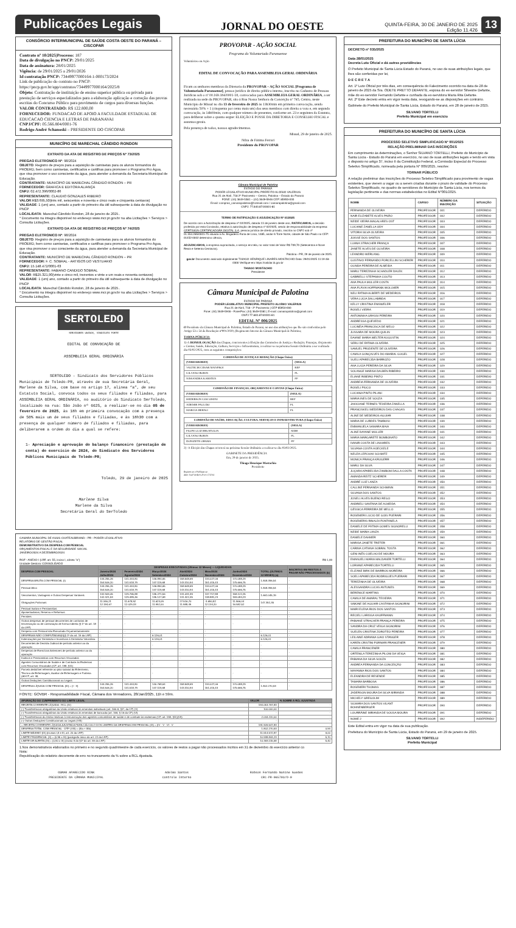Publicações Legais
JORNAL DO OESTE
QUINTA-FEIRA, 30 DE JANEIRO DE 2025
Edição 11.426
13
CONSÓRCIO INTERMUNICIPAL DE SAÚDE COSTA OESTE DO PARANÁ – CISCOPAR
Contrato nº 10/2025|Processo: 187
Data de divulgação no PNCP: 29/01/2025
Data de assinatura: 28/01/2025
Vigência: de 29/01/2025 a 29/01/2026
Id contratação PNCP: 73449977000164-1-000173/2024
Link de publicação do contrato no PNCP:
https://pncp.gov.br/app/contratos/73449977000164/2025/8
Objeto: Contratação de instituição de ensino superior pública ou privada para prestação de serviços especializados para a elaboração aplicação e correção das provas escritas do Concurso Público para provimento de cargos para diversas funções. VALOR CONTRATADO: R$ 122.800,00
FORNECEDOR: FUNDACAO DE APOIO A FACULDADE ESTADUAL DE EDUCACAO CIENCIA E LETRAS DE PARANAVAI
CNPJ/CPF: 05.566.804/0001-76
Rodrigo André Schanoski – PRESIDENTE DO CISCOPAR
MUNICÍPIO DE MARECHAL CÂNDIDO RONDON
EXTRATO DA ATA DE REGISTRO DE PREÇOS Nº 73/2025
PREGAO ELETRONICO Nº: 98/2024
OBJETO: Registro de preços para a aquisição de camisetas para os alunos formandos do PROERD, bem como camisetas, certificados e cartilhas para promover o Programa Pro Água, que visa promover o uso consciente da água, para atender a demanda da Secretaria Municipal de Educação.
CONTRATANTE: MUNICÍPIO DE MARECHAL CÂNDIDO RONDON – PR
FORNECEDOR: GRAFICA E EDITORA ALIANÇA
CNPJ: 02.472.396/0002-86
REPRESENTANTE: CLAUDIO GONZALES RIBEIRO
VALOR:R$3.695,50(três mil, seiscentos e noventa e cinco reais e cinquenta centavos)
VALIDADE: 1 (um) ano, contado a partir do primeiro dia útil subsequente à data de divulgação no PNCP
LOCAL/DATA: Marechal Cândido Rondon, 28 de janeiro de 2025..
* Documento na íntegra disponível no endereço www.mcr.pr.gov.br na aba Licitações > Serviços > Consulta Licitações.
EXTRATO DA ATA DE REGISTRO DE PREÇOS Nº 74/2025
PREGAO ELETRONICO Nº: 98/2024
OBJETO: Registro de preços para a aquisição de camisetas para os alunos formandos do PROERD, bem como camisetas, certificados e cartilhas para promover o Programa Pro Água, que visa promover o uso consciente da água, para atender a demanda da Secretaria Municipal de Educação.
CONTRATANTE: MUNICÍPIO DE MARECHAL CÂNDIDO RONDON – PR
FORNECEDOR: F. C. SOBRAL - ARTIGOS DO VESTUARIO
CNPJ: 15.148.472/0001-63
REPRESENTANTE: FABIANO CANDIDO SOBRAL
VALOR: R$25.321,90(vinte e cinco mil, trezentos e vinte e um reais e noventa centavos)
VALIDADE: 1 (um) ano, contado a partir do primeiro dia útil subsequente à data de divulgação no PNCP
LOCAL/DATA: Marechal Cândido Rondon, 28 de janeiro de 2025..
* Documento na íntegra disponível no endereço www.mcr.pr.gov.br na aba Licitações > Serviços > Consulta Licitações.
SERTOLEDO
SERVIDORES UNIDOS, SINDICATO FORTE
EDITAL DE CONVOCAÇÃO DE
ASSEMBLEIA GERAL ORDINÁRIA
SERTOLEDO - Sindicato dos Servidores Públicos Municipais de Toledo-PR, através de sua Secretária Geral, Marlene da Silva, com base no artigo 17, alínea “a”, de seu Estatuto Social, convoca todos os seus filiados e filiadas, para ASSEMBLEIA GERAL ORDINÁRIA, no auditório do Sindicato SerToledo, localizado na rua: São João nº 6625, a realizar-se no dia 05 de fevereiro de 2025, às 18h em primeira convocação com a presença de 50% mais um de seus filiados e filiadas, e às 18h30 com a presença de qualquer número de filiados e filiadas, para deliberarem a ordem do dia a qual se refere:
1- Apreciação e aprovação do balanço financeiro (prestação de conta) do exercício de 2024, do Sindicato dos Servidores Públicos Municipais de Toledo-PR;
Toledo, 29 de janeiro de 2025
Marlene Silva
Marlene da Silva
Secretária Geral do SerToledo
PROVOPAR - AÇÃO SOCIAL
Programa do Voluntariado Paranaense
Voluntários em Ação
EDITAL DE CONVOCAÇÃO PARA ASSEMBLEIA GERAL ORDINÁRIA
Ficam os senhores membros da Diretoria da PROVOPAR – AÇÃO SOCIAL [Programa de Voluntariado Paranaense], pessoa jurídica de direito público interno, inscrito no Cadastro de Pessoas Jurídicas sob o nº 00.169.184/0001-18, convocados para ASSEMBLEIA GERAL ORDINÁRIA, a ser realizada na sede da PROVOPAR, sito à Rua Nossa Senhora da Conceição nº 745, Centro, neste Município de Missal no dia 13 de fevereiro de 2025 às 13h30min em primeira convocação, sendo necessário 50% + 1 (cinquenta por cento mais um) dos seus membros com direito a voto e, em segunda convocação, às 14h00min, com qualquer número de presentes, conforme art. 23 e seguintes do Estatuto, para deliberar sobre o quanto segue: ELEIÇÃO E POSSE DA DIRETORIA E CONSELHO FISCAL e assuntos gerais.
Pela presença de todos, nossos agradecimentos.
Missal, 29 de janeiro de 2025.
Nilza de Fátima Ferrari
Presidente do PROVOPAR
Câmara Municipal de Palotina
ESTADO DO PARANÁ
PODER LEGISLATIVO MUNICIPAL PREFEITO ALOÍSIO VALERIUS
Rua 21 de Abril, 718 2º Pavimento – Centro, Palotina – Estado do Paraná
FONE: (44) 3649-5381 – (44) 3649-5946 CEP: 85950-000
Email: compras_camarapalotina@hotmail.com / camarapalotina@gmail.com
CNPJ: 77.840.874/0001-81
TERMO DE RATIFICAÇÃO E ADJUDICAÇÃO Nº 01/2025
De acordo com a Autorização de despesa nº 02/2025, datada 13 de janeiro deste ano, RATIFICAMOS, a decisão proferida por esta Comissão, relativa à autorização de despesa nº 02/2025, sendo de responsabilidade da empresa: CERTISIGN CERTIFICADORA DIGITAL S.A, pessoa jurídica de direito privado, inscrita no CNPJ sob nº 01.554.285/0001-75 situada à Av. Brigadeiro Faria de Lima, 1485, andar 6 Torre Norte, cidade de São Paulo no CEP: 01452-0002 determino ciência,
ADJUDICAMOS, à empresa supracitada, o serviço em tela, no valor total de Valor R$ 709,70 (Setecentos e Nove Reais e Setenta Centavos).
Palotina - PR, 29 de janeiro de 2025.
gov.br Documento assinado digitalmente THIAGO HENRIQUE LINARES MOSTACHIO Data: 29/01/2025 11:19:48-0300 Verifique em https://validar.iti.gov.br
THIAGO MOSTACHIO
Presidente
Câmara Municipal de Palotina
ESTADO DO PARANÁ
PODER LEGISLATIVO MUNICIPAL PREFEITO ALOÍSIO VALERIUS
Rua 21 de Abril, 718 - 2º Pavimento | CEP 85950-000
Fone: (44) 3649-5946 - Fone/Fax: (44) 3649-5381 | E-mail: camarapalotina@gmail.com
CNPJ 77.840.874/0001-81
EDITAL Nº 006/2025
O Presidente da Câmara Municipal de Palotina, Estado do Paraná, no uso das atribuições que lhe são conferidas pelo Artigo-53 e 54 da Resolução nº001/2020, (Regimento Interno da Câmara Municipal de Palotina;
TORNA PÚBLICO:
1)-A HOMOLOGAÇÃO das Chapas, concorrentes à Eleição das Comissões de Justiça e Redação; Finanças, Orçamento e Contas; Saúde, Educação, Cultura, Serviços e Infraestrutura, à realizar-se na próxima Sessão Ordinária a ser realizada dia 03/02/2025, com as seguintes composições:
| COMISSÃO DE JUSTIÇA E REDAÇÃO (Chapa Única) | |
| --- | --- |
| (VEREADORES) | (SIGLA) |
| VALTECIR CESAR MANFROI | REP |
| GILVANO BORIN | PL |
| NISSANDRA KARSTEN | PP |
| COMISSÃO DE FINANÇAS, ORÇAMENTO E CONTAS (Chapa Única) | |
| --- | --- |
| (VEREADORES) | (SIGLA) |
| HEDERSON GIACOMINI | REP |
| ADEMIR PALUDO | PL |
| MARCIA BERNO | PL |
| COMISSÃO DE SAÚDE, EDUCAÇÃO, CULTURA, SERVIÇOS E INFRAESTRUTURA (Chapa Única) | |
| --- | --- |
| (VEREADORES) | (SIGLA) |
| FILIPE LUIZ BRUSTOLIN | MDB |
| GILVANO BORIN | PL |
| DONIZETE OBARA | PP |
2) -A Eleição das Chapas ocorrerá na próxima Sessão Ordinária a realizar-se dia 03/02/2025.
GABINETE DA PRESIDÊNCIA
Em, 29 de janeiro de 2025.
Thiago Henrique Mostachio
Presidente
Registre-se e Publique-se.
Ader José Verdeiro-Port 17/2014
CAMARA MUNICIPAL DE ASSIS CHATEAUBRIAND - PR - PODER LEGISLATIVO
RELATÓRIO DE GESTÃO FISCAL
DEMONSTRATIVO DA DESPESA COM PESSOAL
ORÇAMENTOS FISCAL E DA SEGURIDADE SOCIAL
JANEIRO/2024 A DEZEMBRO/2024
RGF - ANEXO I (LRF, art. 55, inciso I, alínea "a")
Unidade Gestora: CONSOLIDADO R$ 1,00
| DESPESA COM PESSOAL | DESPESAS EXECUTADAS (Últimos 12 Meses) — LIQUIDADAS | | | | | | | INSCRITAS EM RESTOS A PAGAR NÃO PROCESSADOS (b) |
| --- | --- | --- | --- | --- | --- | --- | --- | --- |
| | Janeiro/2024 Julho/2024 | Fevereiro/2024 Agosto/2024 | Março/2024 Setembro/2024 | Abril/2024 Outubro/2024 | Maio/2024 Novembro/2024 | Junho/2024 Dezembro/2024 | TOTAL (ÚLTIMOS 12 MESES) (a) | |
| DESPESA BRUTA COM PESSOAL (I) | 144.255,26 154.506,20 | 141.444,80 141.518,79 | 146.894,65 147.119,68 | 158.548,69 143.310,94 | 134.027,06 151.015,43 | 170.088,29 175.666,75 | 1.808.396,54 | - |
| Pessoal Ativo | 144.255,26 154.506,20 | 141.444,80 141.518,79 | 146.894,65 147.119,68 | 158.548,69 143.310,94 | 134.027,06 151.015,43 | 170.088,29 175.666,75 | 1.808.396,54 | - |
| Vencimentos, Vantagens e Outras Despesas Variáveis | 132.909,05 142.321,53 | 129.765,88 129.489,46 | 135.271,56 135.127,68 | 131.031,99 131.322,45 | 137.717,88 138.881,23 | 158.122,25 159.084,23 | 1.661.045,19 | - |
| Obrigações Patronais | 11.346,21 12.184,67 | 11.678,92 12.029,33 | 11.623,09 11.992,00 | 27.516,70 11.988,49 | -3.690,82 12.134,20 | 11.966,04 16.582,52 | 147.351,35 | - |
| Pessoal Inativo e Pensionistas | - | - | - | - | - | - | - | - |
| Aposentadorias, Reserva e Reformas | - | - | - | - | - | - | - | - |
| Pensões | - | - | - | - | - | - | - | - |
| Outras despesas de pessoal decorrentes de contratos de terceirização ou de contratação de forma indireta (§ 1º do art. 18 da LRF) | - | - | - | - | - | - | - | - |
| Despesa com Pessoal não Executada Orçamentariamente | - | - | - | - | - | - | - | - |
| DESPESAS NÃO COMPUTADAS(II)(§ 1º do art. 19 da LRF) | - | - | 6.126,01 | - | - | - | 6.126,01 | - |
| Indenizações por Demissão e Incentivos à Demissão Voluntária | - | - | 6.126,01 | - | - | - | 6.126,01 | - |
| Decorrentes de Decisão Judicial de período anterior ao da apuração | - | - | - | - | - | - | - | - |
| Despesas de Exercícios Anteriores de período anterior ao da apuração | - | - | - | - | - | - | - | - |
| Inativos e Pensionistas com Recursos Vinculados | - | - | - | - | - | - | - | - |
| Agentes Comunitários de Saúde e de Combate às Endemias com Recursos Vinculados (CF, art. 198, §11) | - | - | - | - | - | - | - | - |
| Parcela dedutível referente ao piso salarial do Enfermeiro, Técnico de Enfermagem, Auxiliar de Enfermagem e Parteira (ADCT, art. 38, | - | - | - | - | - | - | - | - |
| Outras Deduções Constitucionais ou Legais | - | - | - | - | - | - | - | - |
| DESPESA LÍQUIDA COM PESSOAL (III) = (I - II) | 144.255,26 154.506,20 | 141.444,80 141.518,79 | 140.768,64 147.119,68 | 158.548,69 143.310,94 | 134.027,06 151.015,43 | 170.088,29 175.666,75 | 1.802.270,53 | - |
FONTE: GOVBR - Responsabilidade Fiscal, Câmara dos Vereadores, 28/Jan/2025, 11h e 59m.
| APURAÇÃO DO CUMPRIMENTO DO LIMITE LEGAL | VALOR | % SOBRE A RCL AJUSTADA |
| --- | --- | --- |
| RECEITA CORRENTE LÍQUIDA - RCL (IV) | 194.053.767,83 | - |
| (-) Transferências obrigatórias da União relativas às emendas individuais (art. 166-A, §1º, da CF) (V) | 100.000,00 | - |
| (-) Transferências obrigatórias da União relativas às emendas de bancada (art. 166, § 16 da CF) (VI) | - | - |
| (-) Transferências da União relativas à remuneração dos agentes comunitários de saúde e de combate às endemias (CF, art. 198, §11)(VII) | 2.044.220,00 | - |
| (-) Outras Deduções Constitucionais ou Legais (VIII) | - | - |
| = RECEITA CORRENTE LÍQUIDA AJUSTADA PARA CÁLCULO DOS LIMITES DA DESPESACOM PESSOAL (IX) = (IV - V - VI - V | 191.909.547,83 | - |
| DESPESA TOTAL COM PESSOAL - DTP (VIII) = (IIIa + IIIb) | 1.802.270,53 | 0,94 |
| LIMITE MÁXIMO (IX) (incisos I,II e III, art. 20 da LRF) | 11.514.572,87 | 6,00 |
| LIMITE PRUDENCIAL (X) = (0,95 x IX) (parágrafo único do art. 22 da LRF) | 10.938.844,23 | 5,70 |
| LIMITE DE ALERTA (XI) = (0,90 x IX) (inciso II do §1º do art. 59 da LRF) | 10.363.115,58 | 5,40 |
1.Nos demonstrativos elaborados no primeiro e no segundo quadrimestre de cada exercício, os valores de restos a pagar não processados incritos em 31 de dezembro do exercício anterior co
Nota:
Republicação do relatório decorrente de erro no truncamento da % sobre a RCL Ajustada.
OSMAR APARECIDO RINK
PRESIDENTE DA CÂMARA MUNICIPAL Adelmo Santos
Controle Interno Robson Fernando Nunine Guedes
CRC-PR-065703/O-0
PREFEITURA DO MUNICÍPIO DE SANTA LÚCIA
DECRETO nº 035/2025
Data 28/01/2025
Decreta Luto Oficial e dá outras providências
O Prefeito Municipal de Santa Lúcia Estado do Paraná, no uso de suas atribuições legais, que lhes são conferidas por lei,
D E C R E T A
Art. 1º Luto Oficial por três dias, em consequência do Falecimento ocorrido na data de 28 de janeiro de 2025 da Sra. ODETE PRETTO DEFANTE, esposa do ex-servidor Silvestre Defante, mãe do ex-servidor Fernando Defante e cunhada da ex-servidora Maria Rita Defante.
Art. 2º Este decreto entra em vigor nesta data, revogando-se as disposições em contrário.
Gabinete do Prefeito Municipal de Santa Lúcia, Estado do Paraná, em 28 de janeiro de 2025.
SILVANO TORTELLI
Prefeito Municipal em exercício
PREFEITURA DO MUNICÍPIO DE SANTA LÚCIA
PROCESSO SELETIVO SIMPLIFICADO Nº 001/2025
RELAÇÃO PRELIMINAR DAS INSCRIÇÕES
Em cumprimento às determinações, o Senhor SILVANO TORTELLI, Prefeito do Município de Santa Lúcia - Estado do Paraná em exercício, no uso de suas atribuições legais e tendo em vista o disposto no artigo 37, inciso II da Constituição Federal, a Comissão Especial do Processo Seletivo Simplificado, nomeada pela portaria N° 009/2025, resolve:
TORNAR PÚBLICO
A relação preliminar das inscrições do Processo Seletivo Simplificado para provimento de vagas existentes, que vierem a vagar ou a serem criadas durante o prazo de validade do Processo Seletivo Simplificado, no quadro de servidores do Município de Santa Lúcia, nos termos da legislação pertinente e das normas estabelecidas no Edital N°001/2025.
| NOME | CARGO | NÚMERO DA INSCRIÇÃO | SITUAÇÃO |
| --- | --- | --- | --- |
| FERNANDA DE OLIVEIRA | PROFESSOR | 001 | DEFERIDO |
| NAIR ELIZABETE ALVES PAIÃO | PROFESSOR | 002 | DEFERIDO |
| NEIDE VIEIRA MAGALHÃES OST | PROFESSOR | 003 | DEFERIDO |
| LUCIANE ZANELLA ODY | PROFESSOR | 004 | DEFERIDO |
| VITÓRIA SILVA OLIVEIRA | PROFESSOR | 005 | DEFERIDO |
| JOISSE DOS SANTOS | PROFESSOR | 006 | DEFERIDO |
| LUANA STRACHER FRANÇA | PROFESSOR | 007 | DEFERIDO |
| JANETE ALVES DE OLIVEIRA | PROFESSOR | 008 | DEFERIDO |
| LEANDRO WERLANG | PROFESSOR | 009 | DEFERIDO |
| GUSTAVO FERNANDO FORCELLINI SCHERER | PROFESSOR | 010 | DEFERIDO |
| OLINDA PEREIRA DE ALMEIDA | PROFESSOR | 011 | DEFERIDO |
| MARLI TEREZINHA SCHADLER DALEK | PROFESSOR | 012 | DEFERIDO |
| GABRIELLI STEPANHA COUTO | PROFESSOR | 013 | DEFERIDO |
| ANA PAULA MULLER COSTA | PROFESSOR | 014 | DEFERIDO |
| ANA FLÁVIA HOFFMANN WOLLMER | PROFESSOR | 015 | DEFERIDO |
| NELI FATIMA ALBERTI DE MEDEIROS | PROFESSOR | 016 | DEFERIDO |
| VERA LUCIA DALLABRIDA | PROFESSOR | 017 | DEFERIDO |
| KELLY CRISTINA ENISWELER | PROFESSOR | 018 | DEFERIDO |
| ROSELI VIEIRA | PROFESSOR | 019 | DEFERIDO |
| ANTONINHA GRASSI PEREIRA | PROFESSOR | 020 | DEFERIDO |
| ANDRESSA QUEVEDO | PROFESSOR | 021 | DEFERIDO |
| LUCINÉIA FRANCISCA DE MELO | PROFESSOR | 022 | DEFERIDO |
| JUSSARA DE MOURA QUILIN | PROFESSOR | 023 | DEFERIDO |
| DAIANE MARIA WELTER AUGUSTIN | PROFESSOR | 024 | DEFERIDO |
| SERLI DE FATIMA OLIVEIRA | PROFESSOR | 025 | DEFERIDO |
| SAMUEL PRUDENTE DE OLIVEIRA | PROFESSOR | 026 | DEFERIDO |
| CAMILA GONÇALVES DO AMARAL GUGEL | PROFESSOR | 027 | DEFERIDO |
| SUELI APARECIDA BARROZO | PROFESSOR | 028 | DEFERIDO |
| ANA LUCIA PEREIRA DA SILVA | PROFESSOR | 029 | DEFERIDO |
| SOLANGE MARISA DALBEN RIBEIRO | PROFESSOR | 030 | DEFERIDO |
| ELIANE RIBEIRO PINTO | PROFESSOR | 031 | DEFERIDO |
| ANDREIA FERNANDA DE OLIVEIRA | PROFESSOR | 032 | DEFERIDO |
| ROSELI PIUCO | PROFESSOR | 033 | DEFERIDO |
| LUCIANA PINTO PILANI | PROFESSOR | 034 | DEFERIDO |
| MARIA INES DE SOUZA | PROFESSOR | 035 | DEFERIDO |
| JAKICIANE TERNES TEIXEIRA ZANELLA | PROFESSOR | 036 | DEFERIDO |
| FRANCISKELI MEDEIROS DAS CHAGAS | PROFESSOR | 037 | DEFERIDO |
| ALINE DE MEDEIROS AGUIAR | PROFESSOR | 038 | DEFERIDO |
| MARIA DE LURDES TAMBOSI | PROFESSOR | 039 | DEFERIDO |
| EMMANUELA SAMARA MAIA | PROFESSOR | 040 | DEFERIDO |
| ALINE DAYANE MULLER | PROFESSOR | 041 | DEFERIDO |
| MARIA MARGARETE BOMBONATO | PROFESSOR | 042 | DEFERIDO |
| IVANIR COSTA DE LINHARES | PROFESSOR | 043 | DEFERIDO |
| SILVANA COSTA HOECKELE | PROFESSOR | 044 | DEFERIDO |
| NEUZA LEFCHAK SCHMITZ | PROFESSOR | 045 | DEFERIDO |
| MONICA FRANÇA KRUGERR | PROFESSOR | 046 | DEFERIDO |
| MARLI DA SILVA | PROFESSOR | 047 | DEFERIDO |
| JUÇARA APARECIDA ZAMBOM DALLA COSTA | PROFESSOR | 048 | DEFERIDO |
| AMANDA REITZ SCHERER | PROFESSOR | 049 | DEFERIDO |
| ANDRÉ LUIZ LANZA | PROFESSOR | 050 | DEFERIDO |
| CALLINE FERNANDA SCHWINN | PROFESSOR | 051 | DEFERIDO |
| SILVANA DOS SANTOS | PROFESSOR | 052 | DEFERIDO |
| JOSELI ALVES BUENO REGO | PROFESSOR | 053 | DEFERIDO |
| ANDRIELI SANTANA DE ALMEIDA | PROFESSOR | 054 | DEFERIDO |
| GÉSSICA FERREIRA DE MELLO | PROFESSOR | 055 | DEFERIDO |
| ROSEMERI LUCIO DE GOIS PUERARI | PROFESSOR | 056 | DEFERIDO |
| ROSEMERIS RINALDI FONTANELA | PROFESSOR | 057 | DEFERIDO |
| DANIELE DE FÁTIMA GOMES SIGNORELLI | PROFESSOR | 058 | DEFERIDO |
| NEIDE MARIA LANZA | PROFESSOR | 059 | DEFERIDO |
| DANIELE DAHMER | PROFESSOR | 060 | DEFERIDO |
| MARISA JANETE TRETER | PROFESSOR | 061 | DEFERIDO |
| CARINA CATIANA SOBRAL TOSTA | PROFESSOR | 062 | DEFERIDO |
| GENI INÊS COELHO DE MOURA | PROFESSOR | 063 | DEFERIDO |
| EMANUELI MARIA MALDANER TORTELLI | PROFESSOR | 064 | DEFERIDO |
| LORIANE APARECIDA TORTELLI | PROFESSOR | 065 | DEFERIDO |
| ELIZANE BIRK DE BAIRROS MOREIRA | PROFESSOR | 066 | DEFERIDO |
| SOELI APARECIDA RODRIGUES PUERARI | PROFESSOR | 067 | DEFERIDO |
| TEREZINHA DE OLIVEIRA | PROFESSOR | 068 | DEFERIDO |
| ALESSANDRA LUCAS ANTUNES | PROFESSOR | 069 | DEFERIDO |
| BERENICE MARTINS | PROFESSOR | 070 | DEFERIDO |
| CAMILA DE AMARAL TEIXEIRA | PROFESSOR | 071 | DEFERIDO |
| SIMONE DE AGUIAR CASTANHA SIGNORINI | PROFESSOR | 072 | DEFERIDO |
| MAIRI ELENA RIOS DOS SANTOS | PROFESSOR | 073 | DEFERIDO |
| RECIELI LARISSA KAUFFMANN | PROFESSOR | 074 | DEFERIDO |
| FABIANE STRACHER FRANÇA PEREIRA | PROFESSOR | 075 | DEFERIDO |
| SANDRA DA CRUZ VEIGA SIGNORINI | PROFESSOR | 076 | DEFERIDO |
| SUELEN CRISTINA ZOROTEO PEREIRA | PROFESSOR | 077 | DEFERIDO |
| LEILAINE ADRIANA GAIO STANGER | PROFESSOR | 078 | DEFERIDO |
| KAREN CRISTINI FORNARI FRANCENER | PROFESSOR | 079 | DEFERIDO |
| CAMILA FRANCENER | PROFESSOR | 080 | DEFERIDO |
| ORTENILA TEREZINHA PILONI DA VEIGA | PROFESSOR | 081 | DEFERIDO |
| FABIANA DA SILVA SOUZA | PROFESSOR | 082 | DEFERIDO |
| ANDREA FERNANDA DA CONCEIÇÃO | PROFESSOR | 083 | DEFERIDO |
| MAYANNA RIOS DOS SANTOS | PROFESSOR | 084 | DEFERIDO |
| ELEANDRA DE RESENDE | PROFESSOR | 085 | DEFERIDO |
| TAMARA BARBOSA | PROFESSOR | 086 | DEFERIDO |
| ROSEMERI THOMAS | PROFESSOR | 087 | DEFERIDO |
| JADERSON MOURA DA SILVA MIRANDA | PROFESSOR | 088 | DEFERIDO |
| MICHELY GREGOLIM | PROFESSOR | 089 | DEFERIDO |
| SILMARA DOS SANTOS VILANT BOHNENBERGER | PROFESSOR | 090 | DEFERIDO |
| LOURRÂINE MIRANDA DE SOUSA MOURA | PROFESSOR | 091 | DEFERIDO |
| NOME 2 | PROFESSOR | 092 | INDEFERIDO |
Este Edital entra em vigor na data de sua publicação.
Prefeitura do Município de Santa Lúcia, Estado do Paraná, em 29 de janeiro de 2025.
SILVANO TORTELLI
Prefeito Municipal